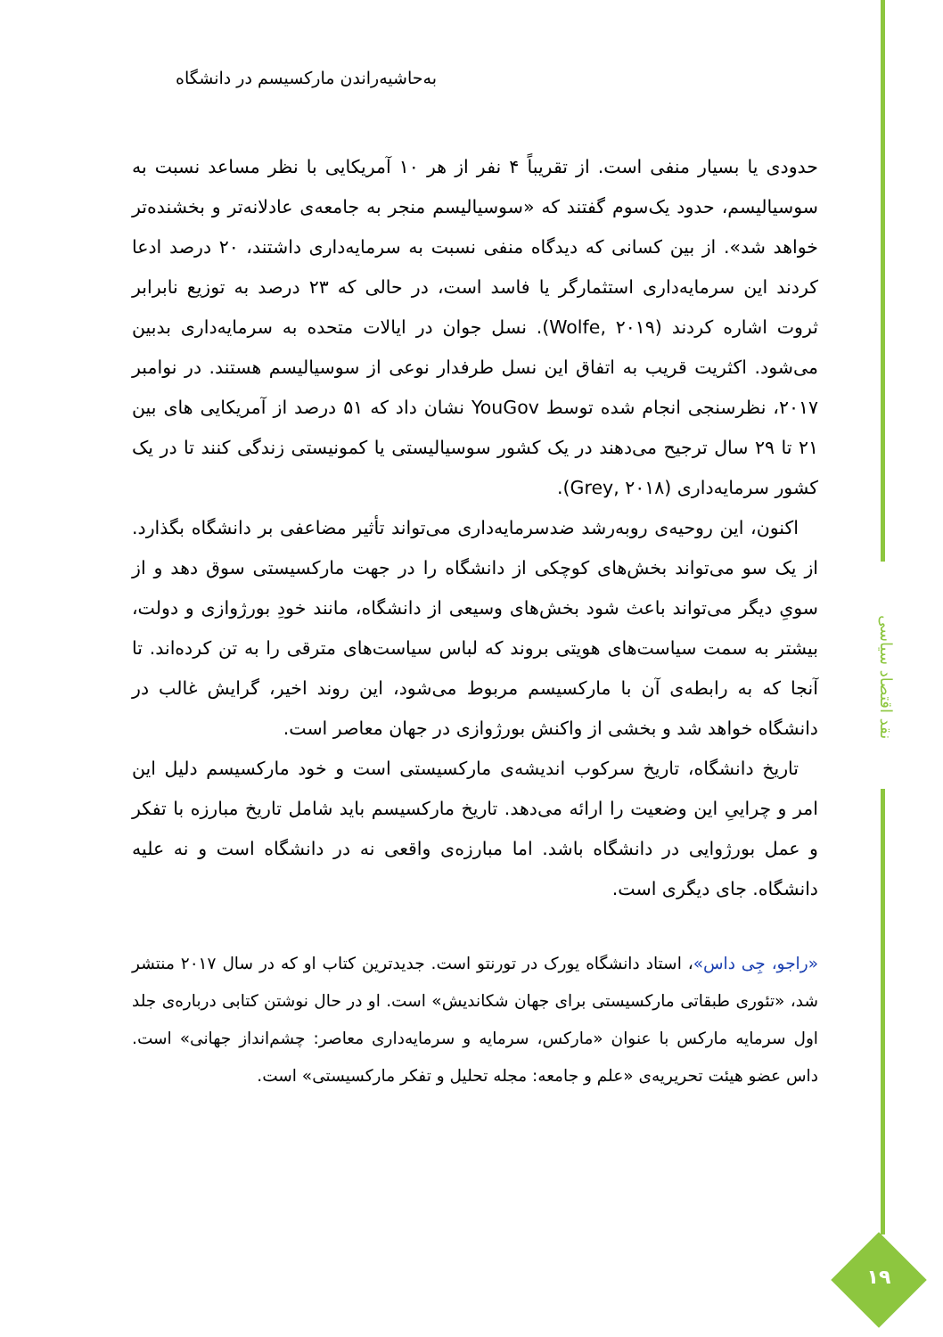نقد اقتصاد سیاسی
۱۹
به‌حاشیه‌راندن مارکسیسم در دانشگاه
حدودی یا بسیار منفی است. از تقریباً ۴ نفر از هر ۱۰ آمریکایی با نظر مساعد نسبت به سوسیالیسم، حدود یک‌سوم گفتند که «سوسیالیسم منجر به جامعه‌ی عادلانه‌تر و بخشنده‌تر خواهد شد». از بین کسانی که دیدگاه منفی نسبت به سرمایه‌داری داشتند، ۲۰ درصد ادعا کردند این سرمایه‌داری استثمارگر یا فاسد است، در حالی که ۲۳ درصد به توزیع نابرابر ثروت اشاره کردند (Wolfe, ۲۰۱۹). نسل جوان در ایالات متحده به سرمایه‌داری بدبین می‌شود. اکثریت قریب به اتفاق این نسل طرفدار نوعی از سوسیالیسم هستند. در نوامبر ۲۰۱۷، نظرسنجی انجام شده توسط YouGov نشان داد که ۵۱ درصد از آمریکایی های بین ۲۱ تا ۲۹ سال ترجیح می‌دهند در یک کشور سوسیالیستی یا کمونیستی زندگی کنند تا در یک کشور سرمایه‌داری (Grey, ۲۰۱۸).
اکنون، این روحیه‌ی روبه‌رشد ضدسرمایه‌داری می‌تواند تأثیر مضاعفی بر دانشگاه بگذارد. از یک سو می‌تواند بخش‌های کوچکی از دانشگاه را در جهت مارکسیستی سوق دهد و از سویِ دیگر می‌تواند باعث شود بخش‌های وسیعی از دانشگاه، مانند خودِ بورژوازی و دولت، بیشتر به سمت سیاست‌های هویتی بروند که لباس سیاست‌های مترقی را به تن کرده‌اند. تا آنجا که به رابطه‌ی آن با مارکسیسم مربوط می‌شود، این روند اخیر، گرایش غالب در دانشگاه خواهد شد و بخشی از واکنش بورژوازی در جهان معاصر است.
تاریخ دانشگاه، تاریخ سرکوب اندیشه‌ی مارکسیستی است و خود مارکسیسم دلیل این امر و چراییِ این وضعیت را ارائه می‌دهد. تاریخ مارکسیسم باید شامل تاریخ مبارزه با تفکر و عمل بورژوایی در دانشگاه باشد. اما مبارزه‌ی واقعی نه در دانشگاه است و نه علیه دانشگاه. جای دیگری است.
«راجو، جِی داس»، استاد دانشگاه یورک در تورنتو است. جدیدترین کتاب او که در سال ۲۰۱۷ منتشر شد، «تئوری طبقاتی مارکسیستی برای جهان شکاندیش» است. او در حال نوشتن کتابی درباره‌ی جلد اول سرمایه مارکس با عنوان «مارکس، سرمایه و سرمایه‌داری معاصر: چشم‌انداز جهانی» است. داس عضو هیئت تحریریه‌ی «علم و جامعه: مجله تحلیل و تفکر مارکسیستی» است.